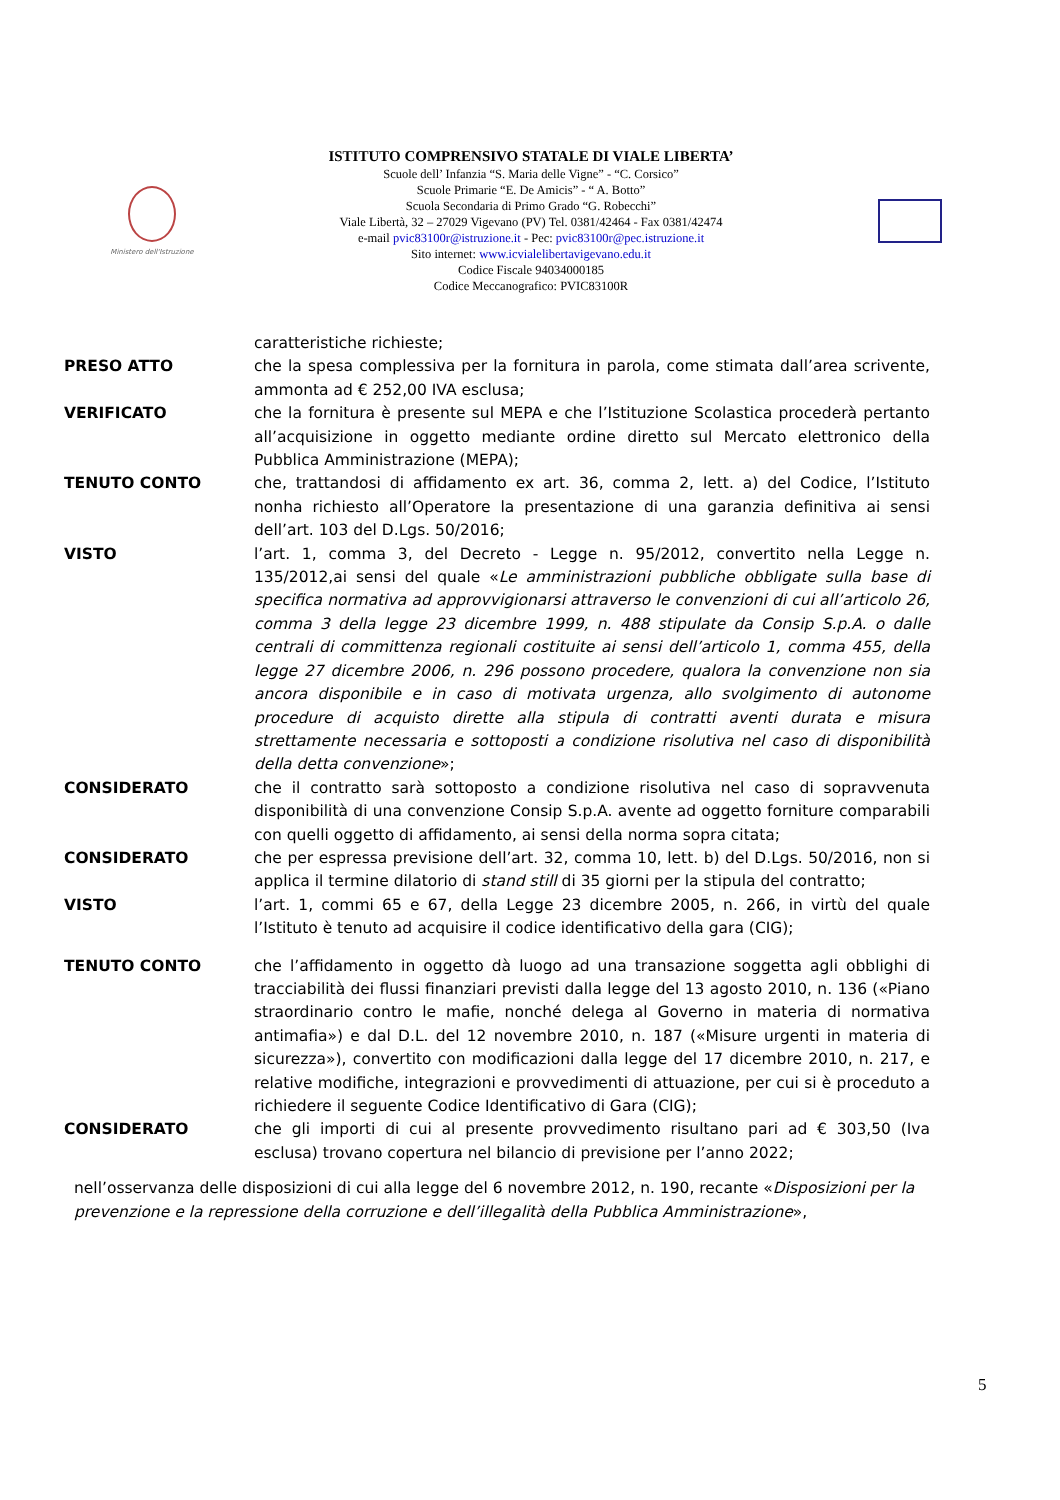Ministero dell'Istruzione
ISTITUTO COMPRENSIVO STATALE DI VIALE LIBERTA’
Scuole dell’ Infanzia “S. Maria delle Vigne” - “C. Corsico”
Scuole Primarie “E. De Amicis” - “ A. Botto”
Scuola Secondaria di Primo Grado “G. Robecchi”
Viale Libertà, 32 – 27029 Vigevano (PV) Tel. 0381/42464 - Fax 0381/42474
e-mail pvic83100r@istruzione.it - Pec: pvic83100r@pec.istruzione.it
Sito internet: www.icvialelibertavigevano.edu.it
Codice Fiscale 94034000185
Codice Meccanografico: PVIC83100R
caratteristiche richieste;
PRESO ATTO che la spesa complessiva per la fornitura in parola, come stimata dall’area scrivente, ammonta ad € 252,00 IVA esclusa;
VERIFICATO che la fornitura è presente sul MEPA e che l’Istituzione Scolastica procederà pertanto all’acquisizione in oggetto mediante ordine diretto sul Mercato elettronico della Pubblica Amministrazione (MEPA);
TENUTO CONTO che, trattandosi di affidamento ex art. 36, comma 2, lett. a) del Codice, l’Istituto nonha richiesto all’Operatore la presentazione di una garanzia definitiva ai sensi dell’art. 103 del D.Lgs. 50/2016;
VISTO l’art. 1, comma 3, del Decreto - Legge n. 95/2012, convertito nella Legge n. 135/2012,ai sensi del quale «Le amministrazioni pubbliche obbligate sulla base di specifica normativa ad approvvigionarsi attraverso le convenzioni di cui all’articolo 26, comma 3 della legge 23 dicembre 1999, n. 488 stipulate da Consip S.p.A. o dalle centrali di committenza regionali costituite ai sensi dell’articolo 1, comma 455, della legge 27 dicembre 2006, n. 296 possono procedere, qualora la convenzione non sia ancora disponibile e in caso di motivata urgenza, allo svolgimento di autonome procedure di acquisto dirette alla stipula di contratti aventi durata e misura strettamente necessaria e sottoposti a condizione risolutiva nel caso di disponibilità della detta convenzione»;
CONSIDERATO che il contratto sarà sottoposto a condizione risolutiva nel caso di sopravvenuta disponibilità di una convenzione Consip S.p.A. avente ad oggetto forniture comparabili con quelli oggetto di affidamento, ai sensi della norma sopra citata;
CONSIDERATO che per espressa previsione dell’art. 32, comma 10, lett. b) del D.Lgs. 50/2016, non si applica il termine dilatorio di stand still di 35 giorni per la stipula del contratto;
VISTO l’art. 1, commi 65 e 67, della Legge 23 dicembre 2005, n. 266, in virtù del quale l’Istituto è tenuto ad acquisire il codice identificativo della gara (CIG);
TENUTO CONTO che l’affidamento in oggetto dà luogo ad una transazione soggetta agli obblighi di tracciabilità dei flussi finanziari previsti dalla legge del 13 agosto 2010, n. 136 («Piano straordinario contro le mafie, nonché delega al Governo in materia di normativa antimafia») e dal D.L. del 12 novembre 2010, n. 187 («Misure urgenti in materia di sicurezza»), convertito con modificazioni dalla legge del 17 dicembre 2010, n. 217, e relative modifiche, integrazioni e provvedimenti di attuazione, per cui si è proceduto a richiedere il seguente Codice Identificativo di Gara (CIG);
CONSIDERATO che gli importi di cui al presente provvedimento risultano pari ad € 303,50 (Iva esclusa) trovano copertura nel bilancio di previsione per l’anno 2022;
nell’osservanza delle disposizioni di cui alla legge del 6 novembre 2012, n. 190, recante «Disposizioni per la prevenzione e la repressione della corruzione e dell’illegalità della Pubblica Amministrazione»,
5